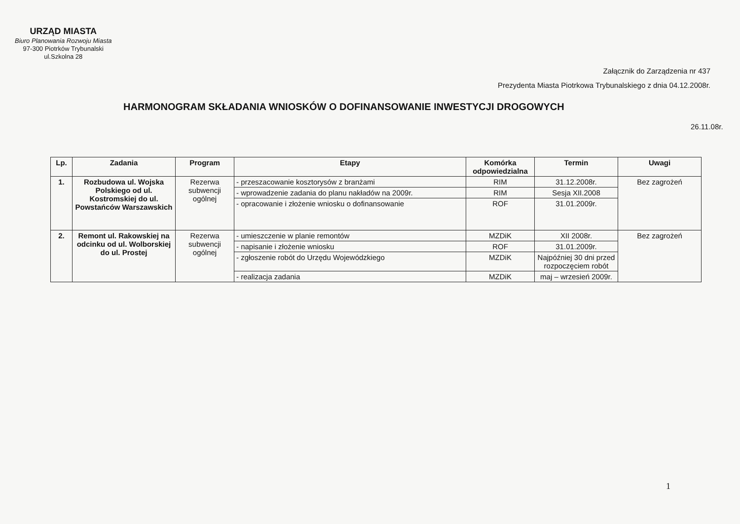URZĄD MIASTA
Biuro Planowania Rozwoju Miasta
97-300 Piotrków Trybunalski
ul.Szkolna 28
Załącznik do Zarządzenia nr 437
Prezydenta Miasta Piotrkowa Trybunalskiego z dnia 04.12.2008r.
HARMONOGRAM SKŁADANIA WNIOSKÓW O DOFINANSOWANIE INWESTYCJI DROGOWYCH
26.11.08r.
| Lp. | Zadania | Program | Etapy | Komórka odpowiedzialna | Termin | Uwagi |
| --- | --- | --- | --- | --- | --- | --- |
| 1. | Rozbudowa ul. Wojska Polskiego od ul. Kostromskiej do ul. Powstańców Warszawskich | Rezerwa subwencji ogólnej | - przeszacowanie kosztorysów z branżami | RIM | 31.12.2008r. | Bez zagrożeń |
| | | | - wprowadzenie zadania do planu nakładów na 2009r. | RIM | Sesja XII.2008 | |
| | | | - opracowanie i złożenie wniosku o dofinansowanie | ROF | 31.01.2009r. | |
| 2. | Remont ul. Rakowskiej na odcinku od ul. Wolborskiej do ul. Prostej | Rezerwa subwencji ogólnej | - umieszczenie w planie remontów | MZDiK | XII 2008r. | Bez zagrożeń |
| | | | - napisanie i złożenie wniosku | ROF | 31.01.2009r. | |
| | | | - zgłoszenie robót do Urzędu Wojewódzkiego | MZDiK | Najpóźniej 30 dni przed rozpoczęciem robót | |
| | | | - realizacja zadania | MZDiK | maj – wrzesień 2009r. | |
1